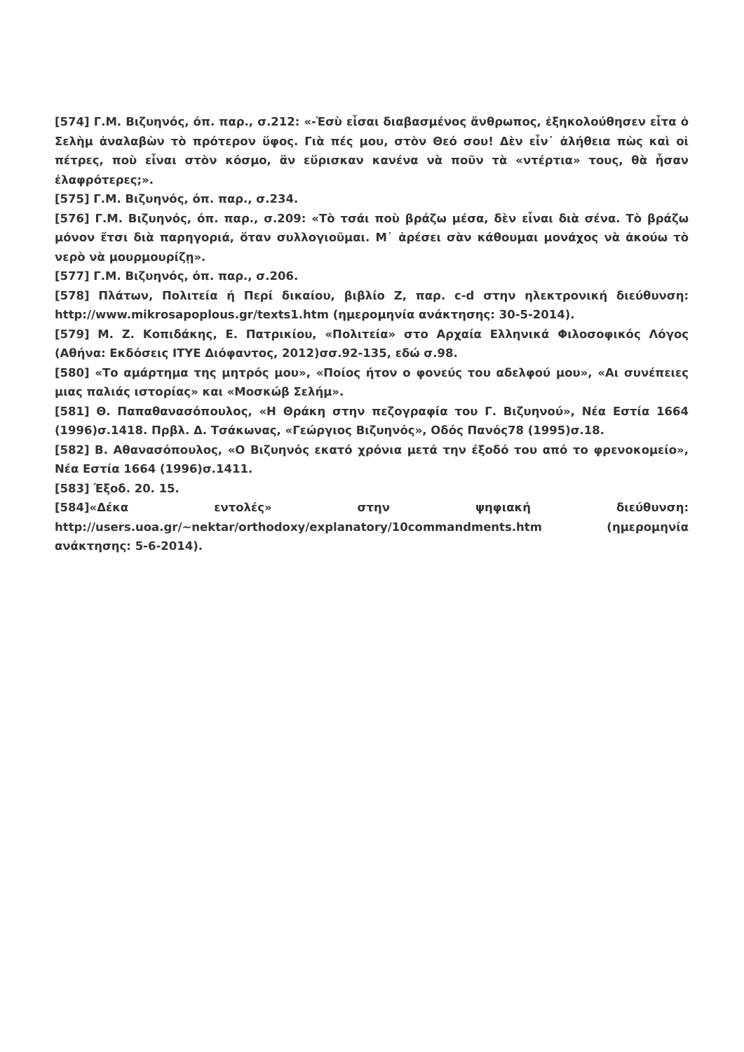[574] Γ.Μ. Βιζυηνός, όπ. παρ., σ.212: «-Ἐσὺ εἶσαι διαβασμένος ἄνθρωπος, ἐξηκολούθησεν εἶτα ὁ Σελὴμ ἀναλαβὼν τὸ πρότερον ὕφος. Γιὰ πές μου, στὸν Θεό σου! Δὲν εἶν᾽ ἀλήθεια πὼς καὶ οἱ πέτρες, ποὺ εἶναι στὸν κόσμο, ἂν εὕρισκαν κανένα νὰ ποῦν τὰ «ντέρτια» τους, θὰ ἦσαν ἐλαφρότερες;».
[575] Γ.Μ. Βιζυηνός, όπ. παρ., σ.234.
[576] Γ.Μ. Βιζυηνός, όπ. παρ., σ.209: «Τὸ τσάι ποὺ βράζω μέσα, δὲν εἶναι διὰ σένα. Τὸ βράζω μόνον ἔτσι διὰ παρηγοριά, ὅταν συλλογιοῦμαι. Μ᾽ ἀρέσει σὰν κάθουμαι μονάχος νὰ ἀκούω τὸ νερὸ νὰ μουρμουρίζῃ».
[577] Γ.Μ. Βιζυηνός, όπ. παρ., σ.206.
[578] Πλάτων, Πολιτεία ή Περί δικαίου, βιβλίο Ζ, παρ. c-d στην ηλεκτρονική διεύθυνση: http://www.mikrosapoplous.gr/texts1.htm (ημερομηνία ανάκτησης: 30-5-2014).
[579] Μ. Ζ. Κοπιδάκης, Ε. Πατρικίου, «Πολιτεία» στο Αρχαία Ελληνικά Φιλοσοφικός Λόγος (Αθήνα: Εκδόσεις ΙΤΥΕ Διόφαντος, 2012)σσ.92-135, εδώ σ.98.
[580] «Το αμάρτημα της μητρός μου», «Ποίος ήτον ο φονεύς του αδελφού μου», «Αι συνέπειες μιας παλιάς ιστορίας» και «Μοσκώβ Σελήμ».
[581] Θ. Παπαθανασόπουλος, «Η Θράκη στην πεζογραφία του Γ. Βιζυηνού», Νέα Εστία 1664 (1996)σ.1418. Πρβλ. Δ. Τσάκωνας, «Γεώργιος Βιζυηνός», Οδός Πανός78 (1995)σ.18.
[582] Β. Αθανασόπουλος, «Ο Βιζυηνός εκατό χρόνια μετά την έξοδό του από το φρενοκομείο», Νέα Εστία 1664 (1996)σ.1411.
[583] Έξοδ. 20. 15.
[584]«Δέκα εντολές» στην ψηφιακή διεύθυνση: http://users.uoa.gr/~nektar/orthodoxy/explanatory/10commandments.htm (ημερομηνία ανάκτησης: 5-6-2014).